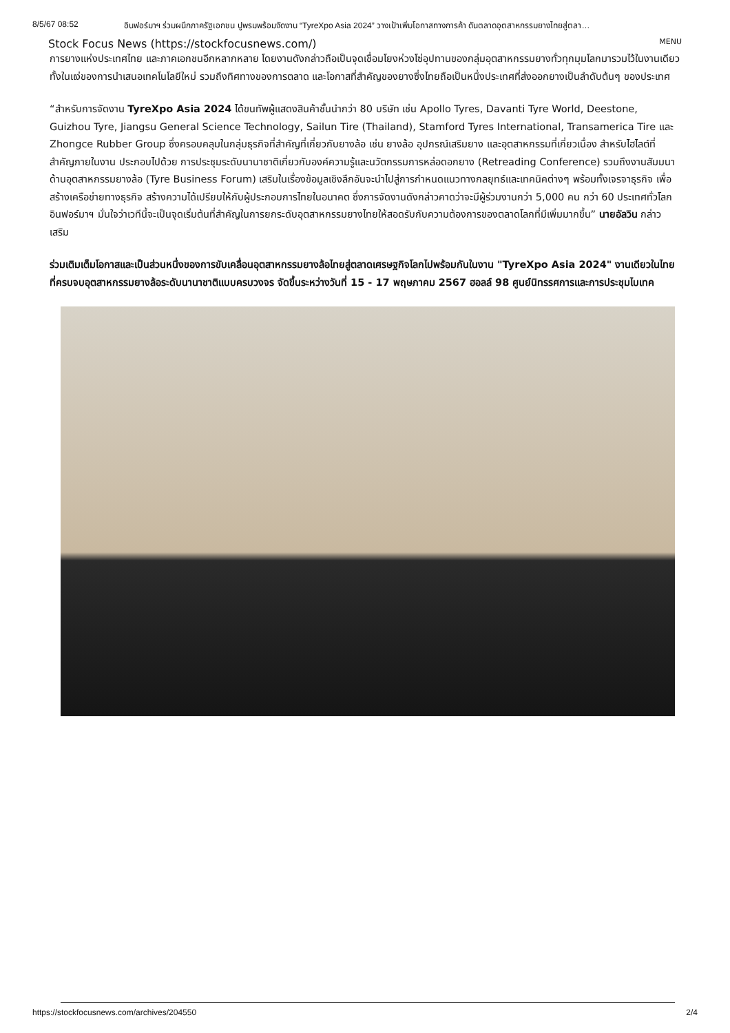8/5/67 08:52 อินฟอร์มาฯ ร่วมผนึกภาครัฐเอกชน ปูพรมพร้อมจัดงาน “TyreXpo Asia 2024” วางเป้าเพิ่มโอกาสทางการค้า ดันตลาดอุตสาหกรรมยางไทยสู่ตลา…
Stock Focus News (https://stockfocusnews.com/) MENU
การยางแห่งประเทศไทย และภาคเอกชนอีกหลากหลาย โดยงานดังกล่าวถือเป็นจุดเชื่อมโยงห่วงโซ่อุปทานของกลุ่มอุตสาหกรรมยางทั่วทุกมุมโลกมารวมไว้ในงานเดียว ทั้งในแง่ของการนำเสนอเทคโนโลยีใหม่ รวมถึงทิศทางของการตลาด และโอกาสที่สำคัญของยางซึ่งไทยถือเป็นหนึ่งประเทศที่ส่งออกยางเป็นลำดับต้นๆ ของประเทศ
“สำหรับการจัดงาน TyreXpo Asia 2024 ได้ขนทัพผู้แสดงสินค้าชั้นนำกว่า 80 บริษัท เช่น Apollo Tyres, Davanti Tyre World, Deestone, Guizhou Tyre, Jiangsu General Science Technology, Sailun Tire (Thailand), Stamford Tyres International, Transamerica Tire และ Zhongce Rubber Group ซึ่งครอบคลุมในกลุ่มธุรกิจที่สำคัญที่เกี่ยวกับยางล้อ เช่น ยางล้อ อุปกรณ์เสริมยาง และอุตสาหกรรมที่เกี่ยวเนื่อง สำหรับไฮไลต์ที่สำคัญภายในงาน ประกอบไปด้วย การประชุมระดับนานาชาติเกี่ยวกับองค์ความรู้และนวัตกรรมการหล่อดอกยาง (Retreading Conference) รวมถึงงานสัมมนาด้านอุตสาหกรรมยางล้อ (Tyre Business Forum) เสริมในเรื่องข้อมูลเชิงลึกอันจะนำไปสู่การกำหนดแนวทางกลยุทธ์และเทคนิคต่างๆ พร้อมทั้งเจรจาธุรกิจ เพื่อสร้างเครือข่ายทางธุรกิจ สร้างความได้เปรียบให้กับผู้ประกอบการไทยในอนาคต ซึ่งการจัดงานดังกล่าวคาดว่าจะมีผู้ร่วมงานกว่า 5,000 คน กว่า 60 ประเทศทั่วโลก อินฟอร์มาฯ มั่นใจว่าเวทีนี้จะเป็นจุดเริ่มต้นที่สำคัญในการยกระดับอุตสาหกรรมยางไทยให้สอดรับกับความต้องการของตลาดโลกที่มีเพิ่มมากขึ้น” นายอัลวิน กล่าวเสริม
ร่วมเติมเต็มโอกาสและเป็นส่วนหนึ่งของการขับเคลื่อนอุตสาหกรรมยางล้อไทยสู่ตลาดเศรษฐกิจโลกไปพร้อมกันในงาน "TyreXpo Asia 2024" งานเดียวในไทยที่ครบจบอุตสาหกรรมยางล้อระดับนานาชาติแบบครบวงจร จัดขึ้นระหว่างวันที่ 15 - 17 พฤษภาคม 2567 ฮอลล์ 98 ศูนย์นิทรรศการและการประชุมไบเทค
https://stockfocusnews.com/archives/204550 2/4